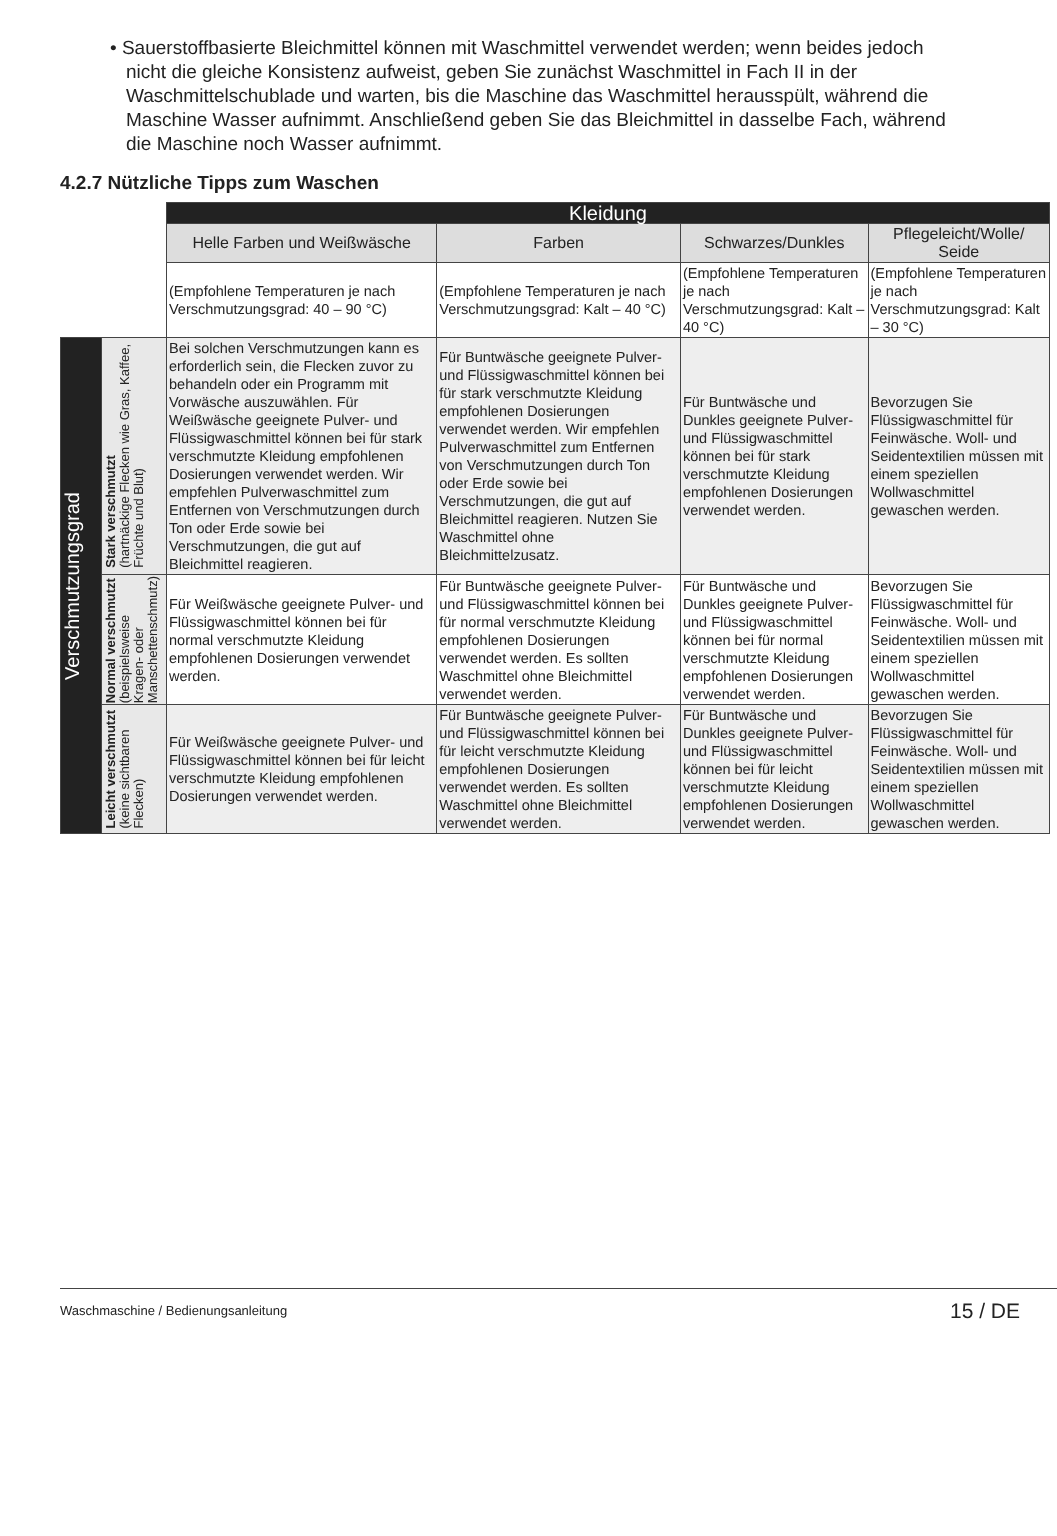• Sauerstoffbasierte Bleichmittel können mit Waschmittel verwendet werden; wenn beides jedoch nicht die gleiche Konsistenz aufweist, geben Sie zunächst Waschmittel in Fach II in der Waschmittelschublade und warten, bis die Maschine das Waschmittel herausspült, während die Maschine Wasser aufnimmt. Anschließend geben Sie das Bleichmittel in dasselbe Fach, während die Maschine noch Wasser aufnimmt.
4.2.7 Nützliche Tipps zum Waschen
| | | Kleidung | | | |
| | | Helle Farben und Weißwäsche | Farben | Schwarzes/Dunkles | Pflegeleicht/Wolle/ Seide |
| | | (Empfohlene Temperaturen je nach Verschmutzungsgrad: 40 – 90 °C) | (Empfohlene Temperaturen je nach Verschmutzungsgrad: Kalt – 40 °C) | (Empfohlene Temperaturen je nach Verschmutzungsgrad: Kalt – 40 °C) | (Empfohlene Temperaturen je nach Verschmutzungsgrad: Kalt – 30 °C) |
| Verschmutzungsgrad | Stark verschmutzt (hartnäckige Flecken wie Gras, Kaffee, Früchte und Blut) | Bei solchen Verschmutzungen kann es erforderlich sein, die Flecken zuvor zu behandeln oder ein Programm mit Vorwäsche auszuwählen. Für Weißwäsche geeignete Pulver- und Flüssigwaschmittel können bei für stark verschmutzte Kleidung empfohlenen Dosierungen verwendet werden. Wir empfehlen Pulverwaschmittel zum Entfernen von Verschmutzungen durch Ton oder Erde sowie bei Verschmutzungen, die gut auf Bleichmittel reagieren. | Für Buntwäsche geeignete Pulver- und Flüssigwaschmittel können bei für stark verschmutzte Kleidung empfohlenen Dosierungen verwendet werden. Wir empfehlen Pulverwaschmittel zum Entfernen von Verschmutzungen durch Ton oder Erde sowie bei Verschmutzungen, die gut auf Bleichmittel reagieren. Nutzen Sie Waschmittel ohne Bleichmittelzusatz. | Für Buntwäsche und Dunkles geeignete Pulver- und Flüssigwaschmittel können bei für stark verschmutzte Kleidung empfohlenen Dosierungen verwendet werden. | Bevorzugen Sie Flüssigwaschmittel für Feinwäsche. Woll- und Seidentextilien müssen mit einem speziellen Wollwaschmittel gewaschen werden. |
| | Normal verschmutzt (beispielsweise Kragen- oder Manschettenschmutz) | Für Weißwäsche geeignete Pulver- und Flüssigwaschmittel können bei für normal verschmutzte Kleidung empfohlenen Dosierungen verwendet werden. | Für Buntwäsche geeignete Pulver- und Flüssigwaschmittel können bei für normal verschmutzte Kleidung empfohlenen Dosierungen verwendet werden. Es sollten Waschmittel ohne Bleichmittel verwendet werden. | Für Buntwäsche und Dunkles geeignete Pulver- und Flüssigwaschmittel können bei für normal verschmutzte Kleidung empfohlenen Dosierungen verwendet werden. | Bevorzugen Sie Flüssigwaschmittel für Feinwäsche. Woll- und Seidentextilien müssen mit einem speziellen Wollwaschmittel gewaschen werden. |
| | Leicht verschmutzt (keine sichtbaren Flecken) | Für Weißwäsche geeignete Pulver- und Flüssigwaschmittel können bei für leicht verschmutzte Kleidung empfohlenen Dosierungen verwendet werden. | Für Buntwäsche geeignete Pulver- und Flüssigwaschmittel können bei für leicht verschmutzte Kleidung empfohlenen Dosierungen verwendet werden. Es sollten Waschmittel ohne Bleichmittel verwendet werden. | Für Buntwäsche und Dunkles geeignete Pulver- und Flüssigwaschmittel können bei für leicht verschmutzte Kleidung empfohlenen Dosierungen verwendet werden. | Bevorzugen Sie Flüssigwaschmittel für Feinwäsche. Woll- und Seidentextilien müssen mit einem speziellen Wollwaschmittel gewaschen werden. |
Waschmaschine / Bedienungsanleitung 15 / DE